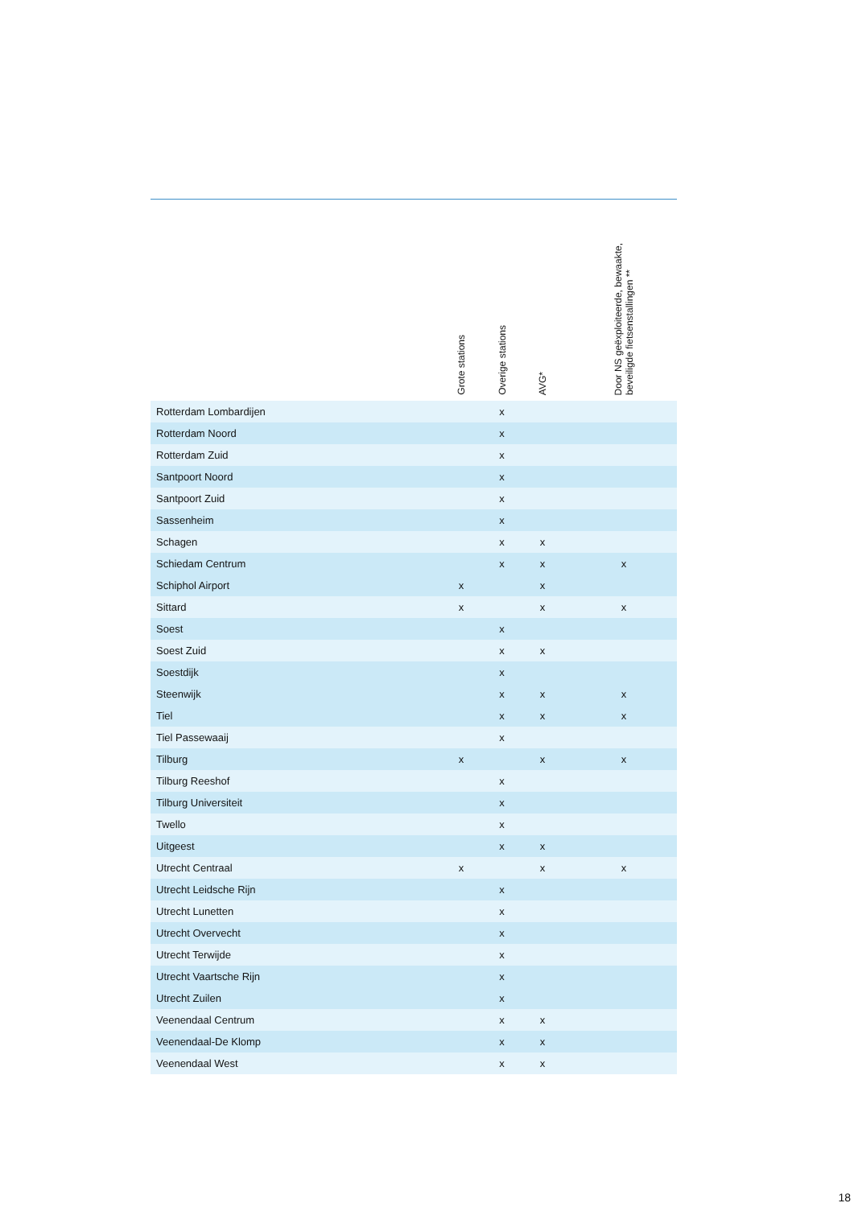| | Grote stations | Overige stations | AVG* | | Door NS geëxploiteerde, bewaakte, beveiligde fietsenstallingen ** | |
| --- | --- | --- | --- | --- | --- | --- |
| Rotterdam Lombardijen | | x | | | | |
| Rotterdam Noord | | x | | | | |
| Rotterdam Zuid | | x | | | | |
| Santpoort Noord | | x | | | | |
| Santpoort Zuid | | x | | | | |
| Sassenheim | | x | | | | |
| Schagen | | x | x | | | |
| Schiedam Centrum | | x | x | | x | |
| Schiphol Airport | x | | x | | | |
| Sittard | x | | x | | x | |
| Soest | | x | | | | |
| Soest Zuid | | x | x | | | |
| Soestdijk | | x | | | | |
| Steenwijk | | x | x | | x | |
| Tiel | | x | x | | x | |
| Tiel Passewaaij | | x | | | | |
| Tilburg | x | | x | | x | |
| Tilburg Reeshof | | x | | | | |
| Tilburg Universiteit | | x | | | | |
| Twello | | x | | | | |
| Uitgeest | | x | x | | | |
| Utrecht Centraal | x | | x | | x | |
| Utrecht Leidsche Rijn | | x | | | | |
| Utrecht Lunetten | | x | | | | |
| Utrecht Overvecht | | x | | | | |
| Utrecht Terwijde | | x | | | | |
| Utrecht Vaartsche Rijn | | x | | | | |
| Utrecht Zuilen | | x | | | | |
| Veenendaal Centrum | | x | x | | | |
| Veenendaal-De Klomp | | x | x | | | |
| Veenendaal West | | x | x | | | |
18